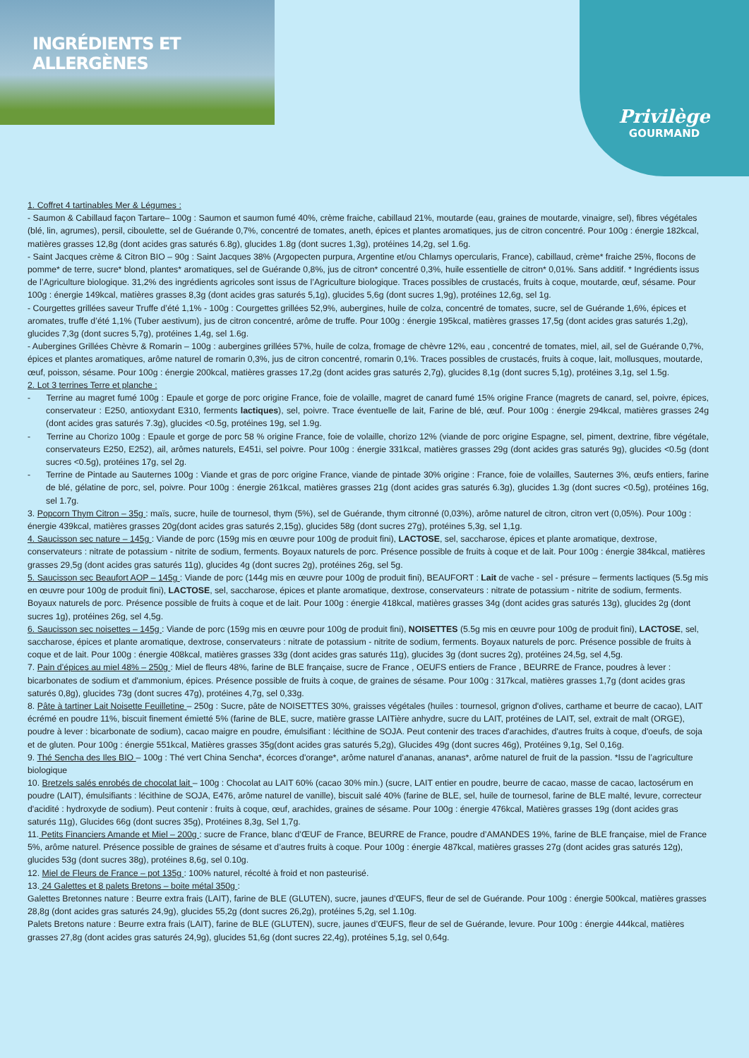INGRÉDIENTS ET ALLERGÈNES Privilège
GOURMAND
1. Coffret 4 tartinables Mer & Légumes :
- Saumon & Cabillaud façon Tartare– 100g : Saumon et saumon fumé 40%, crème fraiche, cabillaud 21%, moutarde (eau, graines de moutarde, vinaigre, sel), fibres végétales (blé, lin, agrumes), persil, ciboulette, sel de Guérande 0,7%, concentré de tomates, aneth, épices et plantes aromatiques, jus de citron concentré. Pour 100g : énergie 182kcal, matières grasses 12,8g (dont acides gras saturés 6.8g), glucides 1.8g (dont sucres 1,3g), protéines 14,2g, sel 1.6g.
- Saint Jacques crème & Citron BIO – 90g : Saint Jacques 38% (Argopecten purpura, Argentine et/ou Chlamys opercularis, France), cabillaud, crème* fraiche 25%, flocons de pomme* de terre, sucre* blond, plantes* aromatiques, sel de Guérande 0,8%, jus de citron* concentré 0,3%, huile essentielle de citron* 0,01%. Sans additif. * Ingrédients issus de l’Agriculture biologique. 31,2% des ingrédients agricoles sont issus de l’Agriculture biologique. Traces possibles de crustacés, fruits à coque, moutarde, œuf, sésame. Pour 100g : énergie 149kcal, matières grasses 8,3g (dont acides gras saturés 5,1g), glucides 5,6g (dont sucres 1,9g), protéines 12,6g, sel 1g.
- Courgettes grillées saveur Truffe d’été 1,1% - 100g : Courgettes grillées 52,9%, aubergines, huile de colza, concentré de tomates, sucre, sel de Guérande 1,6%, épices et aromates, truffe d’été 1,1% (Tuber aestivum), jus de citron concentré, arôme de truffe. Pour 100g : énergie 195kcal, matières grasses 17,5g (dont acides gras saturés 1,2g), glucides 7,3g (dont sucres 5,7g), protéines 1,4g, sel 1.6g.
- Aubergines Grillées Chèvre & Romarin – 100g : aubergines grillées 57%, huile de colza, fromage de chèvre 12%, eau , concentré de tomates, miel, ail, sel de Guérande 0,7%, épices et plantes aromatiques, arôme naturel de romarin 0,3%, jus de citron concentré, romarin 0,1%. Traces possibles de crustacés, fruits à coque, lait, mollusques, moutarde, œuf, poisson, sésame. Pour 100g : énergie 200kcal, matières grasses 17,2g (dont acides gras saturés 2,7g), glucides 8,1g (dont sucres 5,1g), protéines 3,1g, sel 1.5g.
2. Lot 3 terrines Terre et planche :
- Terrine au magret fumé 100g : Epaule et gorge de porc origine France, foie de volaille, magret de canard fumé 15% origine France (magrets de canard, sel, poivre, épices, conservateur : E250, antioxydant E310, ferments lactiques), sel, poivre. Trace éventuelle de lait, Farine de blé, œuf. Pour 100g : énergie 294kcal, matières grasses 24g (dont acides gras saturés 7.3g), glucides <0.5g, protéines 19g, sel 1.9g.
- Terrine au Chorizo 100g : Epaule et gorge de porc 58 % origine France, foie de volaille, chorizo 12% (viande de porc origine Espagne, sel, piment, dextrine, fibre végétale, conservateurs E250, E252), ail, arômes naturels, E451i, sel poivre. Pour 100g : énergie 331kcal, matières grasses 29g (dont acides gras saturés 9g), glucides <0.5g (dont sucres <0.5g), protéines 17g, sel 2g.
- Terrine de Pintade au Sauternes 100g : Viande et gras de porc origine France, viande de pintade 30% origine : France, foie de volailles, Sauternes 3%, œufs entiers, farine de blé, gélatine de porc, sel, poivre. Pour 100g : énergie 261kcal, matières grasses 21g (dont acides gras saturés 6.3g), glucides 1.3g (dont sucres <0.5g), protéines 16g, sel 1.7g.
3. Popcorn Thym Citron – 35g : maïs, sucre, huile de tournesol, thym (5%), sel de Guérande, thym citronné (0,03%), arôme naturel de citron, citron vert (0,05%). Pour 100g : énergie 439kcal, matières grasses 20g(dont acides gras saturés 2,15g), glucides 58g (dont sucres 27g), protéines 5,3g, sel 1,1g.
4. Saucisson sec nature – 145g : Viande de porc (159g mis en œuvre pour 100g de produit fini), LACTOSE, sel, saccharose, épices et plante aromatique, dextrose, conservateurs : nitrate de potassium - nitrite de sodium, ferments. Boyaux naturels de porc. Présence possible de fruits à coque et de lait. Pour 100g : énergie 384kcal, matières grasses 29,5g (dont acides gras saturés 11g), glucides 4g (dont sucres 2g), protéines 26g, sel 5g.
5. Saucisson sec Beaufort AOP – 145g : Viande de porc (144g mis en œuvre pour 100g de produit fini), BEAUFORT : Lait de vache - sel - présure – ferments lactiques (5.5g mis en œuvre pour 100g de produit fini), LACTOSE, sel, saccharose, épices et plante aromatique, dextrose, conservateurs : nitrate de potassium - nitrite de sodium, ferments. Boyaux naturels de porc. Présence possible de fruits à coque et de lait. Pour 100g : énergie 418kcal, matières grasses 34g (dont acides gras saturés 13g), glucides 2g (dont sucres 1g), protéines 26g, sel 4,5g.
6. Saucisson sec noisettes – 145g : Viande de porc (159g mis en œuvre pour 100g de produit fini), NOISETTES (5.5g mis en œuvre pour 100g de produit fini), LACTOSE, sel, saccharose, épices et plante aromatique, dextrose, conservateurs : nitrate de potassium - nitrite de sodium, ferments. Boyaux naturels de porc. Présence possible de fruits à coque et de lait. Pour 100g : énergie 408kcal, matières grasses 33g (dont acides gras saturés 11g), glucides 3g (dont sucres 2g), protéines 24,5g, sel 4,5g.
7. Pain d’épices au miel 48% – 250g : Miel de fleurs 48%, farine de BLE française, sucre de France , OEUFS entiers de France , BEURRE de France, poudres à lever : bicarbonates de sodium et d'ammonium, épices. Présence possible de fruits à coque, de graines de sésame. Pour 100g : 317kcal, matières grasses 1,7g (dont acides gras saturés 0,8g), glucides 73g (dont sucres 47g), protéines 4,7g, sel 0,33g.
8. Pâte à tartiner Lait Noisette Feuilletine – 250g : Sucre, pâte de NOISETTES 30%, graisses végétales (huiles : tournesol, grignon d'olives, carthame et beurre de cacao), LAIT écrémé en poudre 11%, biscuit finement émietté 5% (farine de BLE, sucre, matière grasse LAITière anhydre, sucre du LAIT, protéines de LAIT, sel, extrait de malt (ORGE), poudre à lever : bicarbonate de sodium), cacao maigre en poudre, émulsifiant : lécithine de SOJA. Peut contenir des traces d'arachides, d'autres fruits à coque, d'oeufs, de soja et de gluten. Pour 100g : énergie 551kcal, Matières grasses 35g(dont acides gras saturés 5,2g), Glucides 49g (dont sucres 46g), Protéines 9,1g, Sel 0,16g.
9. Thé Sencha des Iles BIO – 100g : Thé vert China Sencha*, écorces d'orange*, arôme naturel d’ananas, ananas*, arôme naturel de fruit de la passion. *Issu de l’agriculture biologique
10. Bretzels salés enrobés de chocolat lait – 100g : Chocolat au LAIT 60% (cacao 30% min.) (sucre, LAIT entier en poudre, beurre de cacao, masse de cacao, lactosérum en poudre (LAIT), émulsifiants : lécithine de SOJA, E476, arôme naturel de vanille), biscuit salé 40% (farine de BLE, sel, huile de tournesol, farine de BLE malté, levure, correcteur d'acidité : hydroxyde de sodium). Peut contenir : fruits à coque, œuf, arachides, graines de sésame. Pour 100g : énergie 476kcal, Matières grasses 19g (dont acides gras saturés 11g), Glucides 66g (dont sucres 35g), Protéines 8,3g, Sel 1,7g.
11. Petits Financiers Amande et Miel – 200g : sucre de France, blanc d’ŒUF de France, BEURRE de France, poudre d’AMANDES 19%, farine de BLE française, miel de France 5%, arôme naturel. Présence possible de graines de sésame et d’autres fruits à coque. Pour 100g : énergie 487kcal, matières grasses 27g (dont acides gras saturés 12g), glucides 53g (dont sucres 38g), protéines 8,6g, sel 0.10g.
12. Miel de Fleurs de France – pot 135g : 100% naturel, récolté à froid et non pasteurisé.
13. 24 Galettes et 8 palets Bretons – boite métal 350g :
Galettes Bretonnes nature : Beurre extra frais (LAIT), farine de BLE (GLUTEN), sucre, jaunes d’ŒUFS, fleur de sel de Guérande. Pour 100g : énergie 500kcal, matières grasses 28,8g (dont acides gras saturés 24,9g), glucides 55,2g (dont sucres 26,2g), protéines 5,2g, sel 1.10g.
Palets Bretons nature : Beurre extra frais (LAIT), farine de BLE (GLUTEN), sucre, jaunes d’ŒUFS, fleur de sel de Guérande, levure. Pour 100g : énergie 444kcal, matières grasses 27,8g (dont acides gras saturés 24,9g), glucides 51,6g (dont sucres 22,4g), protéines 5,1g, sel 0,64g.